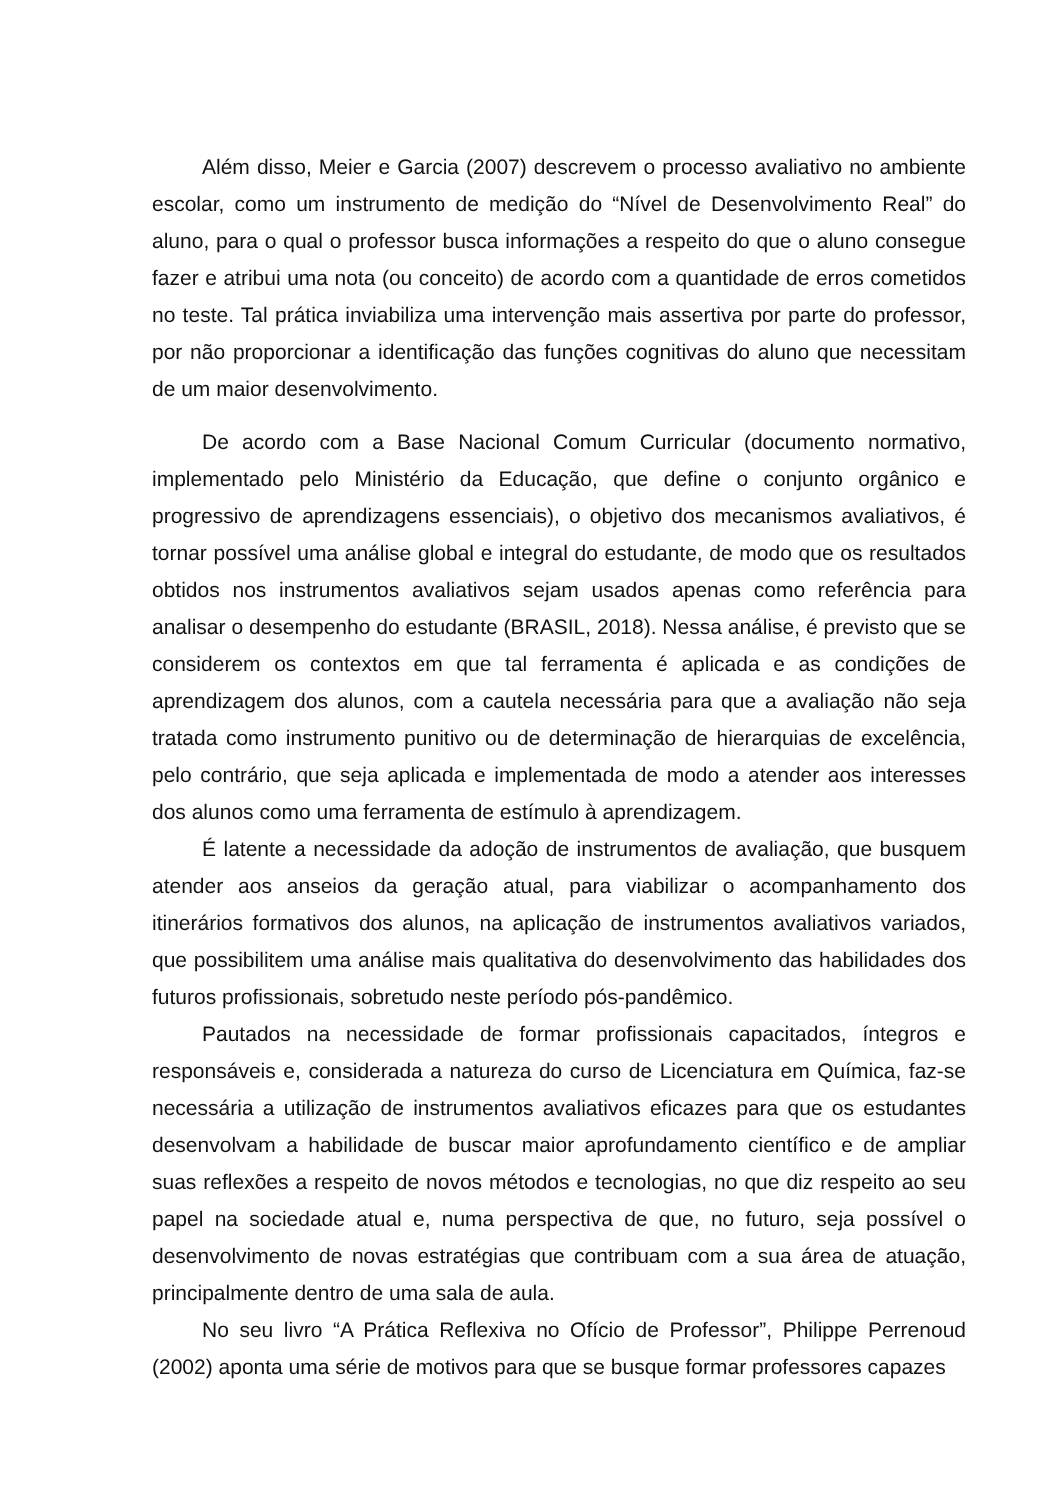Além disso, Meier e Garcia (2007) descrevem o processo avaliativo no ambiente escolar, como um instrumento de medição do “Nível de Desenvolvimento Real” do aluno, para o qual o professor busca informações a respeito do que o aluno consegue fazer e atribui uma nota (ou conceito) de acordo com a quantidade de erros cometidos no teste. Tal prática inviabiliza uma intervenção mais assertiva por parte do professor, por não proporcionar a identificação das funções cognitivas do aluno que necessitam de um maior desenvolvimento.
De acordo com a Base Nacional Comum Curricular (documento normativo, implementado pelo Ministério da Educação, que define o conjunto orgânico e progressivo de aprendizagens essenciais), o objetivo dos mecanismos avaliativos, é tornar possível uma análise global e integral do estudante, de modo que os resultados obtidos nos instrumentos avaliativos sejam usados apenas como referência para analisar o desempenho do estudante (BRASIL, 2018). Nessa análise, é previsto que se considerem os contextos em que tal ferramenta é aplicada e as condições de aprendizagem dos alunos, com a cautela necessária para que a avaliação não seja tratada como instrumento punitivo ou de determinação de hierarquias de excelência, pelo contrário, que seja aplicada e implementada de modo a atender aos interesses dos alunos como uma ferramenta de estímulo à aprendizagem.
É latente a necessidade da adoção de instrumentos de avaliação, que busquem atender aos anseios da geração atual, para viabilizar o acompanhamento dos itinerários formativos dos alunos, na aplicação de instrumentos avaliativos variados, que possibilitem uma análise mais qualitativa do desenvolvimento das habilidades dos futuros profissionais, sobretudo neste período pós-pandêmico.
Pautados na necessidade de formar profissionais capacitados, íntegros e responsáveis e, considerada a natureza do curso de Licenciatura em Química, faz-se necessária a utilização de instrumentos avaliativos eficazes para que os estudantes desenvolvam a habilidade de buscar maior aprofundamento científico e de ampliar suas reflexões a respeito de novos métodos e tecnologias, no que diz respeito ao seu papel na sociedade atual e, numa perspectiva de que, no futuro, seja possível o desenvolvimento de novas estratégias que contribuam com a sua área de atuação, principalmente dentro de uma sala de aula.
No seu livro “A Prática Reflexiva no Ofício de Professor”, Philippe Perrenoud (2002) aponta uma série de motivos para que se busque formar professores capazes